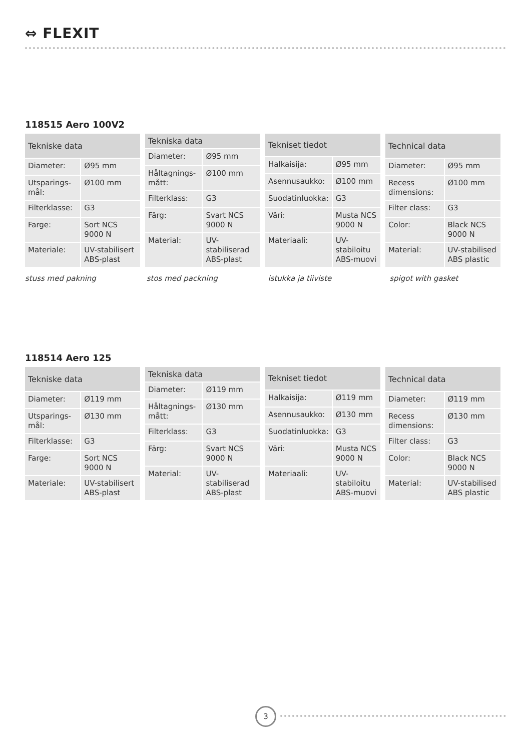⇔ FLEXIT
118515 Aero 100V2
| Tekniske data | |
| --- | --- |
| Diameter: | Ø95 mm |
| Utsparings-mål: | Ø100 mm |
| Filterklasse: | G3 |
| Farge: | Sort NCS 9000 N |
| Materiale: | UV-stabilisert ABS-plast |
| Tekniska data | |
| --- | --- |
| Diameter: | Ø95 mm |
| Håltagnings-mått: | Ø100 mm |
| Filterklass: | G3 |
| Färg: | Svart NCS 9000 N |
| Material: | UV-stabiliserad ABS-plast |
| Tekniset tiedot | |
| --- | --- |
| Halkaisija: | Ø95 mm |
| Asennusaukko: | Ø100 mm |
| Suodatinluokka: | G3 |
| Väri: | Musta NCS 9000 N |
| Materiaali: | UV-stabiloitu ABS-muovi |
| Technical data | |
| --- | --- |
| Diameter: | Ø95 mm |
| Recess dimensions: | Ø100 mm |
| Filter class: | G3 |
| Color: | Black NCS 9000 N |
| Material: | UV-stabilised ABS plastic |
stuss med pakning stos med packning istukka ja tiiviste spigot with gasket
118514 Aero 125
| Tekniske data | |
| --- | --- |
| Diameter: | Ø119 mm |
| Utsparings-mål: | Ø130 mm |
| Filterklasse: | G3 |
| Farge: | Sort NCS 9000 N |
| Materiale: | UV-stabilisert ABS-plast |
| Tekniska data | |
| --- | --- |
| Diameter: | Ø119 mm |
| Håltagnings-mått: | Ø130 mm |
| Filterklass: | G3 |
| Färg: | Svart NCS 9000 N |
| Material: | UV-stabiliserad ABS-plast |
| Tekniset tiedot | |
| --- | --- |
| Halkaisija: | Ø119 mm |
| Asennusaukko: | Ø130 mm |
| Suodatinluokka: | G3 |
| Väri: | Musta NCS 9000 N |
| Materiaali: | UV-stabiloitu ABS-muovi |
| Technical data | |
| --- | --- |
| Diameter: | Ø119 mm |
| Recess dimensions: | Ø130 mm |
| Filter class: | G3 |
| Color: | Black NCS 9000 N |
| Material: | UV-stabilised ABS plastic |
3